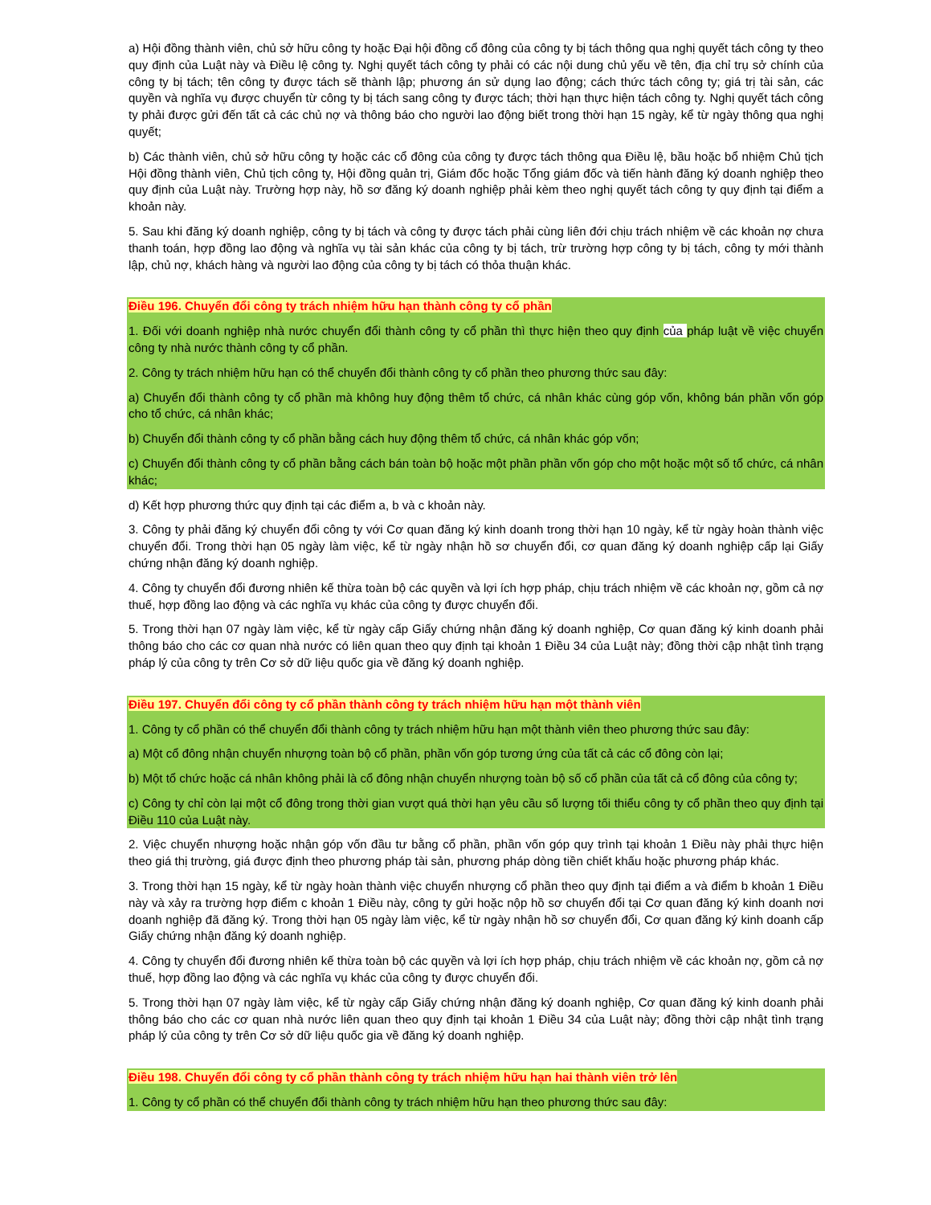a) Hội đồng thành viên, chủ sở hữu công ty hoặc Đại hội đồng cổ đông của công ty bị tách thông qua nghị quyết tách công ty theo quy định của Luật này và Điều lệ công ty. Nghị quyết tách công ty phải có các nội dung chủ yếu về tên, địa chỉ trụ sở chính của công ty bị tách; tên công ty được tách sẽ thành lập; phương án sử dụng lao động; cách thức tách công ty; giá trị tài sản, các quyền và nghĩa vụ được chuyển từ công ty bị tách sang công ty được tách; thời hạn thực hiện tách công ty. Nghị quyết tách công ty phải được gửi đến tất cả các chủ nợ và thông báo cho người lao động biết trong thời hạn 15 ngày, kể từ ngày thông qua nghị quyết;
b) Các thành viên, chủ sở hữu công ty hoặc các cổ đông của công ty được tách thông qua Điều lệ, bầu hoặc bổ nhiệm Chủ tịch Hội đồng thành viên, Chủ tịch công ty, Hội đồng quản trị, Giám đốc hoặc Tổng giám đốc và tiến hành đăng ký doanh nghiệp theo quy định của Luật này. Trường hợp này, hồ sơ đăng ký doanh nghiệp phải kèm theo nghị quyết tách công ty quy định tại điểm a khoản này.
5. Sau khi đăng ký doanh nghiệp, công ty bị tách và công ty được tách phải cùng liên đới chịu trách nhiệm về các khoản nợ chưa thanh toán, hợp đồng lao động và nghĩa vụ tài sản khác của công ty bị tách, trừ trường hợp công ty bị tách, công ty mới thành lập, chủ nợ, khách hàng và người lao động của công ty bị tách có thỏa thuận khác.
Điều 196. Chuyển đổi công ty trách nhiệm hữu hạn thành công ty cổ phần
1. Đối với doanh nghiệp nhà nước chuyển đổi thành công ty cổ phần thì thực hiện theo quy định của pháp luật về việc chuyển công ty nhà nước thành công ty cổ phần.
2. Công ty trách nhiệm hữu hạn có thể chuyển đổi thành công ty cổ phần theo phương thức sau đây:
a) Chuyển đổi thành công ty cổ phần mà không huy động thêm tổ chức, cá nhân khác cùng góp vốn, không bán phần vốn góp cho tổ chức, cá nhân khác;
b) Chuyển đổi thành công ty cổ phần bằng cách huy động thêm tổ chức, cá nhân khác góp vốn;
c) Chuyển đổi thành công ty cổ phần bằng cách bán toàn bộ hoặc một phần phần vốn góp cho một hoặc một số tổ chức, cá nhân khác;
d) Kết hợp phương thức quy định tại các điểm a, b và c khoản này.
3. Công ty phải đăng ký chuyển đổi công ty với Cơ quan đăng ký kinh doanh trong thời hạn 10 ngày, kể từ ngày hoàn thành việc chuyển đổi. Trong thời hạn 05 ngày làm việc, kể từ ngày nhận hồ sơ chuyển đổi, cơ quan đăng ký doanh nghiệp cấp lại Giấy chứng nhận đăng ký doanh nghiệp.
4. Công ty chuyển đổi đương nhiên kế thừa toàn bộ các quyền và lợi ích hợp pháp, chịu trách nhiệm về các khoản nợ, gồm cả nợ thuế, hợp đồng lao động và các nghĩa vụ khác của công ty được chuyển đổi.
5. Trong thời hạn 07 ngày làm việc, kể từ ngày cấp Giấy chứng nhận đăng ký doanh nghiệp, Cơ quan đăng ký kinh doanh phải thông báo cho các cơ quan nhà nước có liên quan theo quy định tại khoản 1 Điều 34 của Luật này; đồng thời cập nhật tình trạng pháp lý của công ty trên Cơ sở dữ liệu quốc gia về đăng ký doanh nghiệp.
Điều 197. Chuyển đổi công ty cổ phần thành công ty trách nhiệm hữu hạn một thành viên
1. Công ty cổ phần có thể chuyển đổi thành công ty trách nhiệm hữu hạn một thành viên theo phương thức sau đây:
a) Một cổ đông nhận chuyển nhượng toàn bộ cổ phần, phần vốn góp tương ứng của tất cả các cổ đông còn lại;
b) Một tổ chức hoặc cá nhân không phải là cổ đông nhận chuyển nhượng toàn bộ số cổ phần của tất cả cổ đông của công ty;
c) Công ty chỉ còn lại một cổ đông trong thời gian vượt quá thời hạn yêu cầu số lượng tối thiểu công ty cổ phần theo quy định tại Điều 110 của Luật này.
2. Việc chuyển nhượng hoặc nhận góp vốn đầu tư bằng cổ phần, phần vốn góp quy trình tại khoản 1 Điều này phải thực hiện theo giá thị trường, giá được định theo phương pháp tài sản, phương pháp dòng tiền chiết khấu hoặc phương pháp khác.
3. Trong thời hạn 15 ngày, kể từ ngày hoàn thành việc chuyển nhượng cổ phần theo quy định tại điểm a và điểm b khoản 1 Điều này và xảy ra trường hợp điểm c khoản 1 Điều này, công ty gửi hoặc nộp hồ sơ chuyển đổi tại Cơ quan đăng ký kinh doanh nơi doanh nghiệp đã đăng ký. Trong thời hạn 05 ngày làm việc, kể từ ngày nhận hồ sơ chuyển đổi, Cơ quan đăng ký kinh doanh cấp Giấy chứng nhận đăng ký doanh nghiệp.
4. Công ty chuyển đổi đương nhiên kế thừa toàn bộ các quyền và lợi ích hợp pháp, chịu trách nhiệm về các khoản nợ, gồm cả nợ thuế, hợp đồng lao động và các nghĩa vụ khác của công ty được chuyển đổi.
5. Trong thời hạn 07 ngày làm việc, kể từ ngày cấp Giấy chứng nhận đăng ký doanh nghiệp, Cơ quan đăng ký kinh doanh phải thông báo cho các cơ quan nhà nước liên quan theo quy định tại khoản 1 Điều 34 của Luật này; đồng thời cập nhật tình trạng pháp lý của công ty trên Cơ sở dữ liệu quốc gia về đăng ký doanh nghiệp.
Điều 198. Chuyển đổi công ty cổ phần thành công ty trách nhiệm hữu hạn hai thành viên trở lên
1. Công ty cổ phần có thể chuyển đổi thành công ty trách nhiệm hữu hạn theo phương thức sau đây: